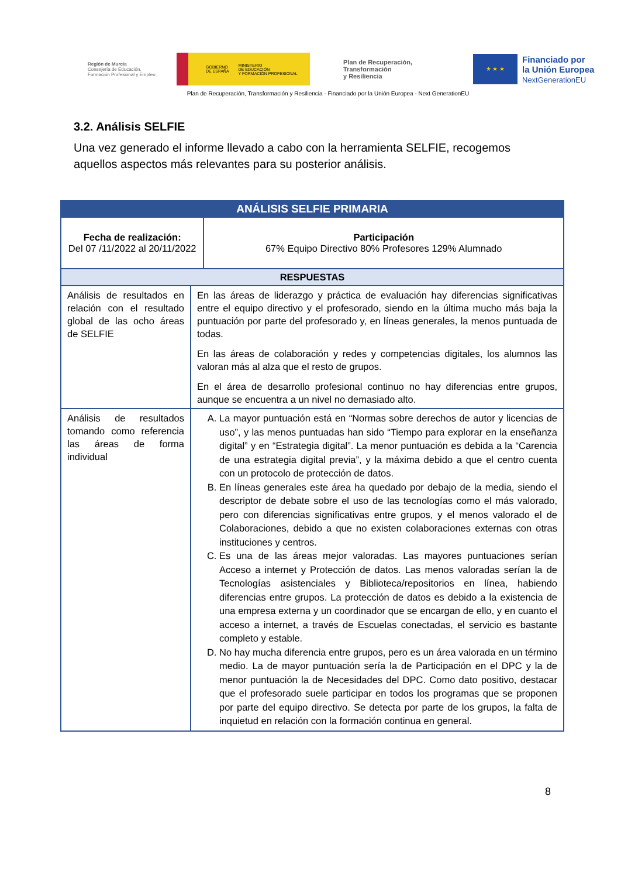Región de Murcia
Consejería de Educación,
Formación Profesional y Empleo
GOBIERNO
DE ESPAÑA MINISTERIO
DE EDUCACIÓN
Y FORMACIÓN PROFESIONAL
Plan de Recuperación,
Transformación
y Resiliencia
★ ★ ★
Financiado por
la Unión Europea
NextGenerationEU
Plan de Recuperación, Transformación y Resiliencia - Financiado por la Unión Europea - Next GenerationEU
3.2. Análisis SELFIE
Una vez generado el informe llevado a cabo con la herramienta SELFIE, recogemos aquellos aspectos más relevantes para su posterior análisis.
| ANÁLISIS SELFIE PRIMARIA | | |
| --- | --- | --- |
| Fecha de realización: Del 07 /11/2022 al 20/11/2022 | | Participación 67% Equipo Directivo 80% Profesores 129% Alumnado |
| RESPUESTAS | | |
| Análisis de resultados en relación con el resultado global de las ocho áreas de SELFIE | En las áreas de liderazgo y práctica de evaluación hay diferencias significativas entre el equipo directivo y el profesorado, siendo en la última mucho más baja la puntuación por parte del profesorado y, en líneas generales, la menos puntuada de todas. En las áreas de colaboración y redes y competencias digitales, los alumnos las valoran más al alza que el resto de grupos. En el área de desarrollo profesional continuo no hay diferencias entre grupos, aunque se encuentra a un nivel no demasiado alto. | |
| Análisis de resultados tomando como referencia las áreas de forma individual | A. La mayor puntuación está en “Normas sobre derechos de autor y licencias de uso”, y las menos puntuadas han sido “Tiempo para explorar en la enseñanza digital” y en “Estrategia digital”. La menor puntuación es debida a la “Carencia de una estrategia digital previa”, y la máxima debido a que el centro cuenta con un protocolo de protección de datos. B. En líneas generales este área ha quedado por debajo de la media, siendo el descriptor de debate sobre el uso de las tecnologías como el más valorado, pero con diferencias significativas entre grupos, y el menos valorado el de Colaboraciones, debido a que no existen colaboraciones externas con otras instituciones y centros. C. Es una de las áreas mejor valoradas. Las mayores puntuaciones serían Acceso a internet y Protección de datos. Las menos valoradas serían la de Tecnologías asistenciales y Biblioteca/repositorios en línea, habiendo diferencias entre grupos. La protección de datos es debido a la existencia de una empresa externa y un coordinador que se encargan de ello, y en cuanto el acceso a internet, a través de Escuelas conectadas, el servicio es bastante completo y estable. D. No hay mucha diferencia entre grupos, pero es un área valorada en un término medio. La de mayor puntuación sería la de Participación en el DPC y la de menor puntuación la de Necesidades del DPC. Como dato positivo, destacar que el profesorado suele participar en todos los programas que se proponen por parte del equipo directivo. Se detecta por parte de los grupos, la falta de inquietud en relación con la formación continua en general. | |
8